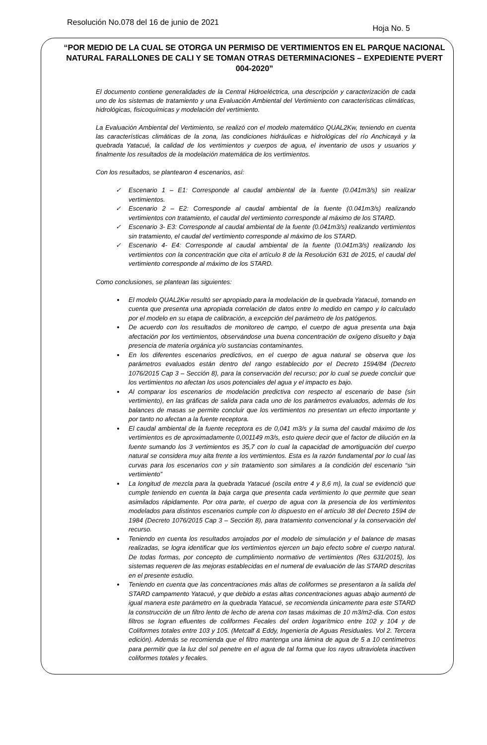Resolución No.078 del 16 de junio de 2021 Hoja No. 5
“POR MEDIO DE LA CUAL SE OTORGA UN PERMISO DE VERTIMIENTOS EN EL PARQUE NACIONAL NATURAL FARALLONES DE CALI Y SE TOMAN OTRAS DETERMINACIONES – EXPEDIENTE PVERT 004-2020”
El documento contiene generalidades de la Central Hidroeléctrica, una descripción y caracterización de cada uno de los sistemas de tratamiento y una Evaluación Ambiental del Vertimiento con características climáticas, hidrológicas, fisicoquímicas y modelación del vertimiento.
La Evaluación Ambiental del Vertimiento, se realizó con el modelo matemático QUAL2Kw, teniendo en cuenta las características climáticas de la zona, las condiciones hidráulicas e hidrológicas del río Anchicayá y la quebrada Yatacué, la calidad de los vertimientos y cuerpos de agua, el inventario de usos y usuarios y finalmente los resultados de la modelación matemática de los vertimientos.
Con los resultados, se plantearon 4 escenarios, así:
Escenario 1 – E1: Corresponde al caudal ambiental de la fuente (0.041m3/s) sin realizar vertimientos.
Escenario 2 – E2: Corresponde al caudal ambiental de la fuente (0.041m3/s) realizando vertimientos con tratamiento, el caudal del vertimiento corresponde al máximo de los STARD.
Escenario 3- E3: Corresponde al caudal ambiental de la fuente (0.041m3/s) realizando vertimientos sin tratamiento, el caudal del vertimiento corresponde al máximo de los STARD.
Escenario 4- E4: Corresponde al caudal ambiental de la fuente (0.041m3/s) realizando los vertimientos con la concentración que cita el artículo 8 de la Resolución 631 de 2015, el caudal del vertimiento corresponde al máximo de los STARD.
Como conclusiones, se plantean las siguientes:
El modelo QUAL2Kw resultó ser apropiado para la modelación de la quebrada Yatacué, tomando en cuenta que presenta una apropiada correlación de datos entre lo medido en campo y lo calculado por el modelo en su etapa de calibración, a excepción del parámetro de los patógenos.
De acuerdo con los resultados de monitoreo de campo, el cuerpo de agua presenta una baja afectación por los vertimientos, observándose una buena concentración de oxígeno disuelto y baja presencia de materia orgánica y/o sustancias contaminantes.
En los diferentes escenarios predictivos, en el cuerpo de agua natural se observa que los parámetros evaluados están dentro del rango establecido por el Decreto 1594/84 (Decreto 1076/2015 Cap 3 – Sección 8), para la conservación del recurso; por lo cual se puede concluir que los vertimientos no afectan los usos potenciales del agua y el impacto es bajo.
Al comparar los escenarios de modelación predictiva con respecto al escenario de base (sin vertimiento), en las gráficas de salida para cada uno de los parámetros evaluados, además de los balances de masas se permite concluir que los vertimientos no presentan un efecto importante y por tanto no afectan a la fuente receptora.
El caudal ambiental de la fuente receptora es de 0,041 m3/s y la suma del caudal máximo de los vertimientos es de aproximadamente 0,001149 m3/s, esto quiere decir que el factor de dilución en la fuente sumando los 3 vertimientos es 35,7 con lo cual la capacidad de amortiguación del cuerpo natural se considera muy alta frente a los vertimientos. Esta es la razón fundamental por lo cual las curvas para los escenarios con y sin tratamiento son similares a la condición del escenario “sin vertimiento”
La longitud de mezcla para la quebrada Yatacué (oscila entre 4 y 8,6 m), la cual se evidenció que cumple teniendo en cuenta la baja carga que presenta cada vertimiento lo que permite que sean asimilados rápidamente. Por otra parte, el cuerpo de agua con la presencia de los vertimientos modelados para distintos escenarios cumple con lo dispuesto en el artículo 38 del Decreto 1594 de 1984 (Decreto 1076/2015 Cap 3 – Sección 8), para tratamiento convencional y la conservación del recurso.
Teniendo en cuenta los resultados arrojados por el modelo de simulación y el balance de masas realizadas, se logra identificar que los vertimientos ejercen un bajo efecto sobre el cuerpo natural. De todas formas, por concepto de cumplimiento normativo de vertimientos (Res 631/2015), los sistemas requeren de las mejoras establecidas en el numeral de evaluación de las STARD descritas en el presente estudio.
Teniendo en cuenta que las concentraciones más altas de coliformes se presentaron a la salida del STARD campamento Yatacué, y que debido a estas altas concentraciones aguas abajo aumentó de igual manera este parámetro en la quebrada Yatacué, se recomienda únicamente para este STARD la construcción de un filtro lento de lecho de arena con tasas máximas de 10 m3/m2-dia. Con estos filtros se logran efluentes de coliformes Fecales del orden logarítmico entre 102 y 104 y de Coliformes totales entre 103 y 105. (Metcalf & Eddy, Ingeniería de Aguas Residuales. Vol 2. Tercera edición). Además se recomienda que el filtro mantenga una lámina de agua de 5 a 10 centímetros para permitir que la luz del sol penetre en el agua de tal forma que los rayos ultravioleta inactiven coliformes totales y fecales.